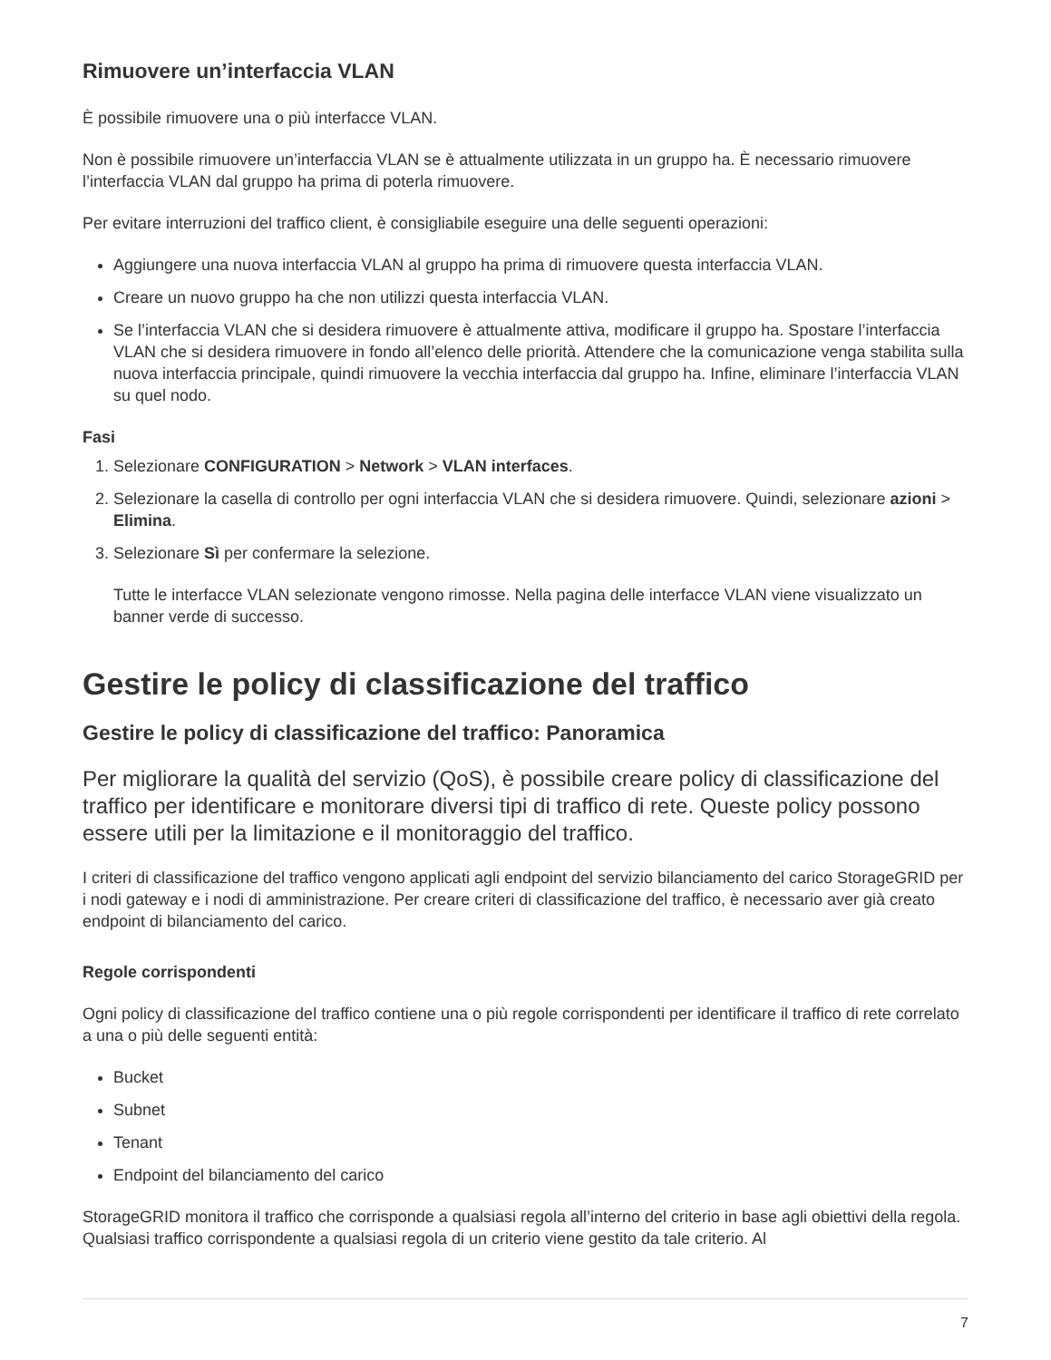Rimuovere un’interfaccia VLAN
È possibile rimuovere una o più interfacce VLAN.
Non è possibile rimuovere un’interfaccia VLAN se è attualmente utilizzata in un gruppo ha. È necessario rimuovere l’interfaccia VLAN dal gruppo ha prima di poterla rimuovere.
Per evitare interruzioni del traffico client, è consigliabile eseguire una delle seguenti operazioni:
Aggiungere una nuova interfaccia VLAN al gruppo ha prima di rimuovere questa interfaccia VLAN.
Creare un nuovo gruppo ha che non utilizzi questa interfaccia VLAN.
Se l’interfaccia VLAN che si desidera rimuovere è attualmente attiva, modificare il gruppo ha. Spostare l’interfaccia VLAN che si desidera rimuovere in fondo all’elenco delle priorità. Attendere che la comunicazione venga stabilita sulla nuova interfaccia principale, quindi rimuovere la vecchia interfaccia dal gruppo ha. Infine, eliminare l’interfaccia VLAN su quel nodo.
Fasi
1. Selezionare CONFIGURATION > Network > VLAN interfaces.
2. Selezionare la casella di controllo per ogni interfaccia VLAN che si desidera rimuovere. Quindi, selezionare azioni > Elimina.
3. Selezionare Sì per confermare la selezione.
Tutte le interfacce VLAN selezionate vengono rimosse. Nella pagina delle interfacce VLAN viene visualizzato un banner verde di successo.
Gestire le policy di classificazione del traffico
Gestire le policy di classificazione del traffico: Panoramica
Per migliorare la qualità del servizio (QoS), è possibile creare policy di classificazione del traffico per identificare e monitorare diversi tipi di traffico di rete. Queste policy possono essere utili per la limitazione e il monitoraggio del traffico.
I criteri di classificazione del traffico vengono applicati agli endpoint del servizio bilanciamento del carico StorageGRID per i nodi gateway e i nodi di amministrazione. Per creare criteri di classificazione del traffico, è necessario aver già creato endpoint di bilanciamento del carico.
Regole corrispondenti
Ogni policy di classificazione del traffico contiene una o più regole corrispondenti per identificare il traffico di rete correlato a una o più delle seguenti entità:
Bucket
Subnet
Tenant
Endpoint del bilanciamento del carico
StorageGRID monitora il traffico che corrisponde a qualsiasi regola all’interno del criterio in base agli obiettivi della regola. Qualsiasi traffico corrispondente a qualsiasi regola di un criterio viene gestito da tale criterio. Al
7